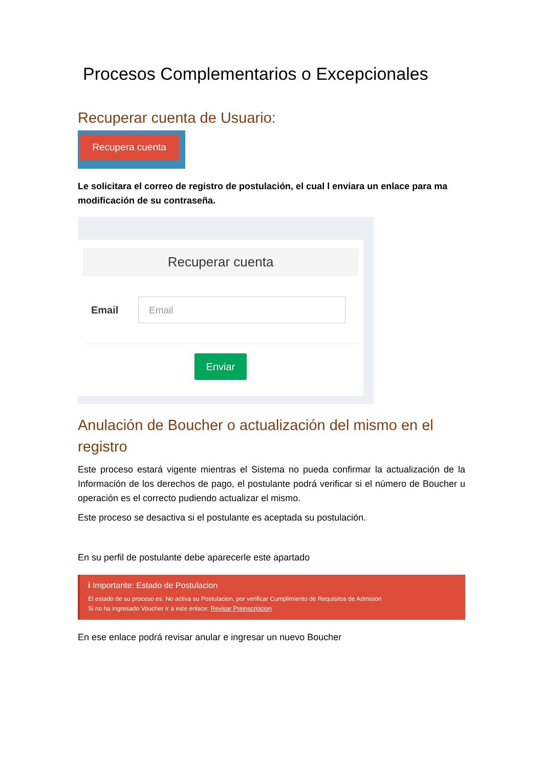Procesos Complementarios o Excepcionales
Recuperar cuenta de Usuario:
Recupera cuenta
Le solicitara el correo de registro de postulación, el cual l enviara un enlace para ma modificación de su contraseña.
Recuperar cuenta
Email
Email
Enviar
Anulación de Boucher o actualización del mismo en el registro
Este proceso estará vigente mientras el Sistema no pueda confirmar la actualización de la Información de los derechos de pago, el postulante podrá verificar si el número de Boucher u operación es el correcto pudiendo actualizar el mismo.
Este proceso se desactiva si el postulante es aceptada su postulación.
En su perfil de postulante debe aparecerle este apartado
i Importante: Estado de Postulacion
El estado de su proceso es: No activa su Postulacion, por verificar Cumplimiento de Requisitos de Admision
Si no ha ingresado Voucher Ir a este enlace: Revisar Preinscripcion
En ese enlace podrá revisar anular e ingresar un nuevo Boucher